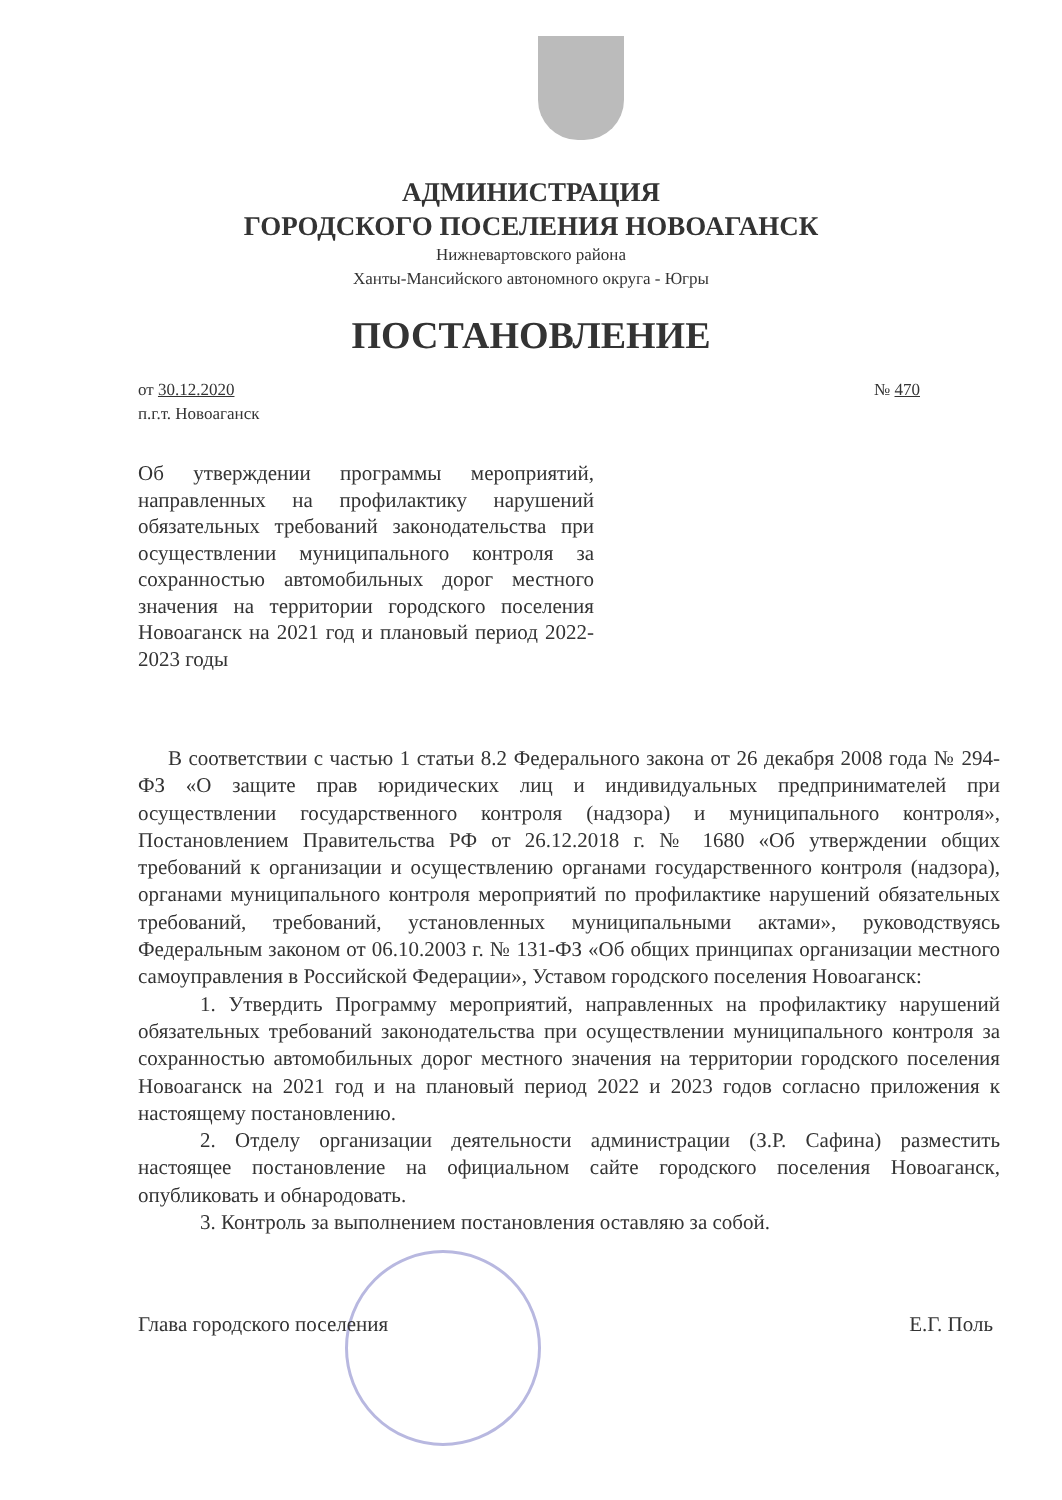АДМИНИСТРАЦИЯ
ГОРОДСКОГО ПОСЕЛЕНИЯ НОВОАГАНСК
Нижневартовского района
Ханты-Мансийского автономного округа - Югры
ПОСТАНОВЛЕНИЕ
от 30.12.2020
п.г.т. Новоаганск
№ 470
Об утверждении программы мероприятий, направленных на профилактику нарушений обязательных требований законодательства при осуществлении муниципального контроля за сохранностью автомобильных дорог местного значения на территории городского поселения Новоаганск на 2021 год и плановый период 2022-2023 годы
В соответствии с частью 1 статьи 8.2 Федерального закона от 26 декабря 2008 года № 294-ФЗ «О защите прав юридических лиц и индивидуальных предпринимателей при осуществлении государственного контроля (надзора) и муниципального контроля», Постановлением Правительства РФ от 26.12.2018 г. № 1680 «Об утверждении общих требований к организации и осуществлению органами государственного контроля (надзора), органами муниципального контроля мероприятий по профилактике нарушений обязательных требований, требований, установленных муниципальными актами», руководствуясь Федеральным законом от 06.10.2003 г. № 131-ФЗ «Об общих принципах организации местного самоуправления в Российской Федерации», Уставом городского поселения Новоаганск:
1. Утвердить Программу мероприятий, направленных на профилактику нарушений обязательных требований законодательства при осуществлении муниципального контроля за сохранностью автомобильных дорог местного значения на территории городского поселения Новоаганск на 2021 год и на плановый период 2022 и 2023 годов согласно приложения к настоящему постановлению.
2. Отделу организации деятельности администрации (З.Р. Сафина) разместить настоящее постановление на официальном сайте городского поселения Новоаганск, опубликовать и обнародовать.
3. Контроль за выполнением постановления оставляю за собой.
Глава городского поселения Е.Г. Поль